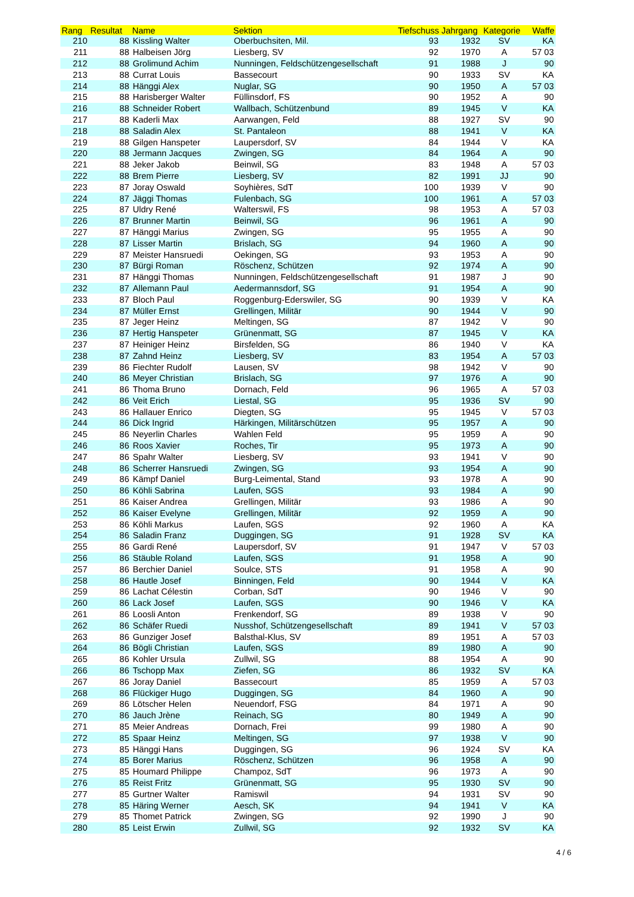| Rang | Resultat | Name | Sektion | Tiefschuss | Jahrgang | Kategorie | Waffe |
| --- | --- | --- | --- | --- | --- | --- | --- |
| 210 | 88 | Kissling Walter | Oberbuchsiten, Mil. | 93 | 1932 | SV | KA |
| 211 | 88 | Halbeisen Jörg | Liesberg, SV | 92 | 1970 | A | 57 03 |
| 212 | 88 | Grolimund Achim | Nunningen, Feldschützengesellschaft | 91 | 1988 | J | 90 |
| 213 | 88 | Currat Louis | Bassecourt | 90 | 1933 | SV | KA |
| 214 | 88 | Hänggi Alex | Nuglar, SG | 90 | 1950 | A | 57 03 |
| 215 | 88 | Harisberger Walter | Füllinsdorf, FS | 90 | 1952 | A | 90 |
| 216 | 88 | Schneider Robert | Wallbach, Schützenbund | 89 | 1945 | V | KA |
| 217 | 88 | Kaderli Max | Aarwangen, Feld | 88 | 1927 | SV | 90 |
| 218 | 88 | Saladin Alex | St. Pantaleon | 88 | 1941 | V | KA |
| 219 | 88 | Gilgen Hanspeter | Laupersdorf, SV | 84 | 1944 | V | KA |
| 220 | 88 | Jermann Jacques | Zwingen, SG | 84 | 1964 | A | 90 |
| 221 | 88 | Jeker Jakob | Beinwil, SG | 83 | 1948 | A | 57 03 |
| 222 | 88 | Brem Pierre | Liesberg, SV | 82 | 1991 | JJ | 90 |
| 223 | 87 | Joray Oswald | Soyhières, SdT | 100 | 1939 | V | 90 |
| 224 | 87 | Jäggi Thomas | Fulenbach, SG | 100 | 1961 | A | 57 03 |
| 225 | 87 | Uldry René | Walterswil, FS | 98 | 1953 | A | 57 03 |
| 226 | 87 | Brunner Martin | Beinwil, SG | 96 | 1961 | A | 90 |
| 227 | 87 | Hänggi Marius | Zwingen, SG | 95 | 1955 | A | 90 |
| 228 | 87 | Lisser Martin | Brislach, SG | 94 | 1960 | A | 90 |
| 229 | 87 | Meister Hansruedi | Oekingen, SG | 93 | 1953 | A | 90 |
| 230 | 87 | Bürgi Roman | Röschenz, Schützen | 92 | 1974 | A | 90 |
| 231 | 87 | Hänggi Thomas | Nunningen, Feldschützengesellschaft | 91 | 1987 | J | 90 |
| 232 | 87 | Allemann Paul | Aedermannsdorf, SG | 91 | 1954 | A | 90 |
| 233 | 87 | Bloch Paul | Roggenburg-Ederswiler, SG | 90 | 1939 | V | KA |
| 234 | 87 | Müller Ernst | Grellingen, Militär | 90 | 1944 | V | 90 |
| 235 | 87 | Jeger Heinz | Meltingen, SG | 87 | 1942 | V | 90 |
| 236 | 87 | Hertig Hanspeter | Grünenmatt, SG | 87 | 1945 | V | KA |
| 237 | 87 | Heiniger Heinz | Birsfelden, SG | 86 | 1940 | V | KA |
| 238 | 87 | Zahnd Heinz | Liesberg, SV | 83 | 1954 | A | 57 03 |
| 239 | 86 | Fiechter Rudolf | Lausen, SV | 98 | 1942 | V | 90 |
| 240 | 86 | Meyer Christian | Brislach, SG | 97 | 1976 | A | 90 |
| 241 | 86 | Thoma Bruno | Dornach, Feld | 96 | 1965 | A | 57 03 |
| 242 | 86 | Veit Erich | Liestal, SG | 95 | 1936 | SV | 90 |
| 243 | 86 | Hallauer Enrico | Diegten, SG | 95 | 1945 | V | 57 03 |
| 244 | 86 | Dick Ingrid | Härkingen, Militärschützen | 95 | 1957 | A | 90 |
| 245 | 86 | Neyerlin Charles | Wahlen Feld | 95 | 1959 | A | 90 |
| 246 | 86 | Roos Xavier | Roches, Tir | 95 | 1973 | A | 90 |
| 247 | 86 | Spahr Walter | Liesberg, SV | 93 | 1941 | V | 90 |
| 248 | 86 | Scherrer Hansruedi | Zwingen, SG | 93 | 1954 | A | 90 |
| 249 | 86 | Kämpf Daniel | Burg-Leimental, Stand | 93 | 1978 | A | 90 |
| 250 | 86 | Köhli Sabrina | Laufen, SGS | 93 | 1984 | A | 90 |
| 251 | 86 | Kaiser Andrea | Grellingen, Militär | 93 | 1986 | A | 90 |
| 252 | 86 | Kaiser Evelyne | Grellingen, Militär | 92 | 1959 | A | 90 |
| 253 | 86 | Köhli Markus | Laufen, SGS | 92 | 1960 | A | KA |
| 254 | 86 | Saladin Franz | Duggingen, SG | 91 | 1928 | SV | KA |
| 255 | 86 | Gardi René | Laupersdorf, SV | 91 | 1947 | V | 57 03 |
| 256 | 86 | Stäuble Roland | Laufen, SGS | 91 | 1958 | A | 90 |
| 257 | 86 | Berchier Daniel | Soulce, STS | 91 | 1958 | A | 90 |
| 258 | 86 | Hautle Josef | Binningen, Feld | 90 | 1944 | V | KA |
| 259 | 86 | Lachat Célestin | Corban, SdT | 90 | 1946 | V | 90 |
| 260 | 86 | Lack Josef | Laufen, SGS | 90 | 1946 | V | KA |
| 261 | 86 | Loosli Anton | Frenkendorf, SG | 89 | 1938 | V | 90 |
| 262 | 86 | Schäfer Ruedi | Nusshof, Schützengesellschaft | 89 | 1941 | V | 57 03 |
| 263 | 86 | Gunziger Josef | Balsthal-Klus, SV | 89 | 1951 | A | 57 03 |
| 264 | 86 | Bögli Christian | Laufen, SGS | 89 | 1980 | A | 90 |
| 265 | 86 | Kohler Ursula | Zullwil, SG | 88 | 1954 | A | 90 |
| 266 | 86 | Tschopp Max | Ziefen, SG | 86 | 1932 | SV | KA |
| 267 | 86 | Joray Daniel | Bassecourt | 85 | 1959 | A | 57 03 |
| 268 | 86 | Flückiger Hugo | Duggingen, SG | 84 | 1960 | A | 90 |
| 269 | 86 | Lötscher Helen | Neuendorf, FSG | 84 | 1971 | A | 90 |
| 270 | 86 | Jauch Jrène | Reinach, SG | 80 | 1949 | A | 90 |
| 271 | 85 | Meier Andreas | Dornach, Frei | 99 | 1980 | A | 90 |
| 272 | 85 | Spaar Heinz | Meltingen, SG | 97 | 1938 | V | 90 |
| 273 | 85 | Hänggi Hans | Duggingen, SG | 96 | 1924 | SV | KA |
| 274 | 85 | Borer Marius | Röschenz, Schützen | 96 | 1958 | A | 90 |
| 275 | 85 | Houmard Philippe | Champoz, SdT | 96 | 1973 | A | 90 |
| 276 | 85 | Reist Fritz | Grünenmatt, SG | 95 | 1930 | SV | 90 |
| 277 | 85 | Gurtner Walter | Ramiswil | 94 | 1931 | SV | 90 |
| 278 | 85 | Häring Werner | Aesch, SK | 94 | 1941 | V | KA |
| 279 | 85 | Thomet Patrick | Zwingen, SG | 92 | 1990 | J | 90 |
| 280 | 85 | Leist Erwin | Zullwil, SG | 92 | 1932 | SV | KA |
4 / 6